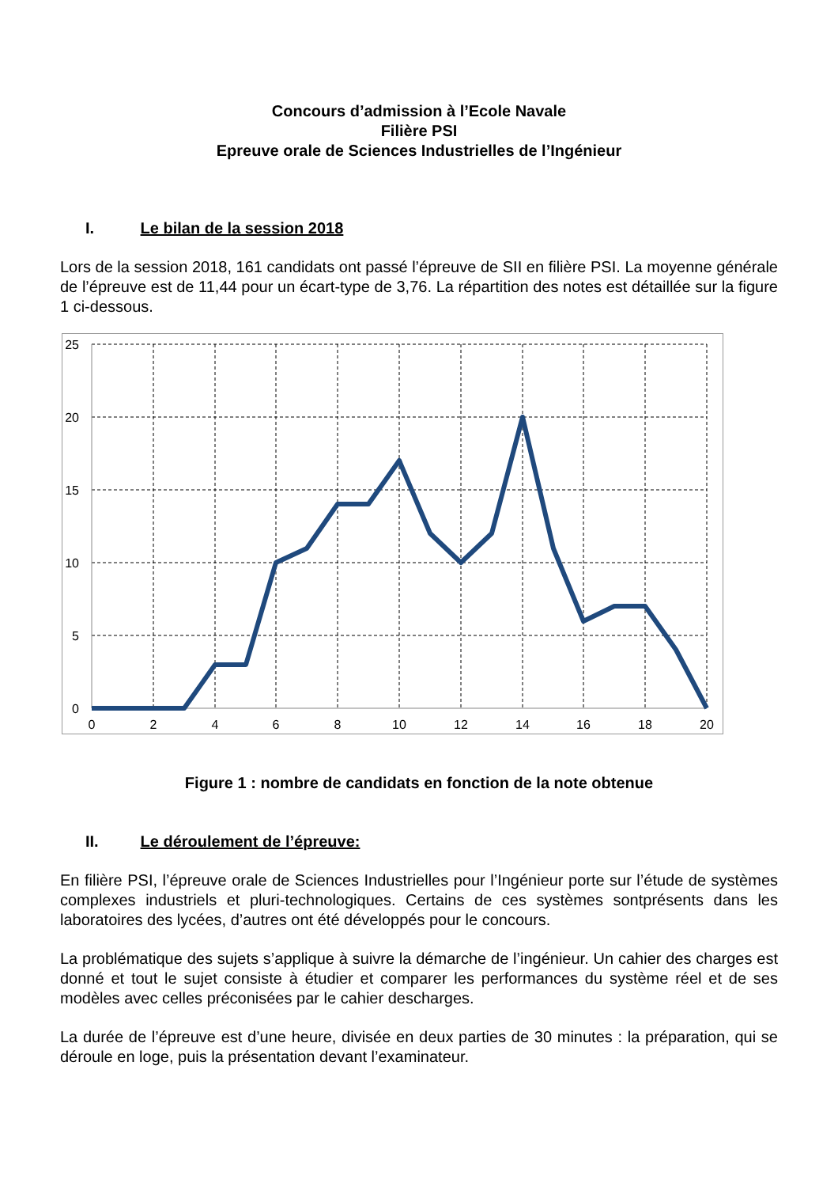Concours d’admission à l’Ecole Navale
Filière PSI
Epreuve orale de Sciences Industrielles de l’Ingénieur
I. Le bilan de la session 2018
Lors de la session 2018, 161 candidats ont passé l’épreuve de SII en filière PSI. La moyenne générale de l’épreuve est de 11,44 pour un écart-type de 3,76. La répartition des notes est détaillée sur la figure 1 ci-dessous.
25
20
15
10
5
0
0
2
4
6
8
10
12
14
16
18
20
Figure 1 : nombre de candidats en fonction de la note obtenue
II. Le déroulement de l’épreuve:
En filière PSI, l’épreuve orale de Sciences Industrielles pour l’Ingénieur porte sur l’étude de systèmes complexes industriels et pluri-technologiques. Certains de ces systèmes sontprésents dans les laboratoires des lycées, d’autres ont été développés pour le concours.
La problématique des sujets s’applique à suivre la démarche de l’ingénieur. Un cahier des charges est donné et tout le sujet consiste à étudier et comparer les performances du système réel et de ses modèles avec celles préconisées par le cahier descharges.
La durée de l’épreuve est d’une heure, divisée en deux parties de 30 minutes : la préparation, qui se déroule en loge, puis la présentation devant l’examinateur.